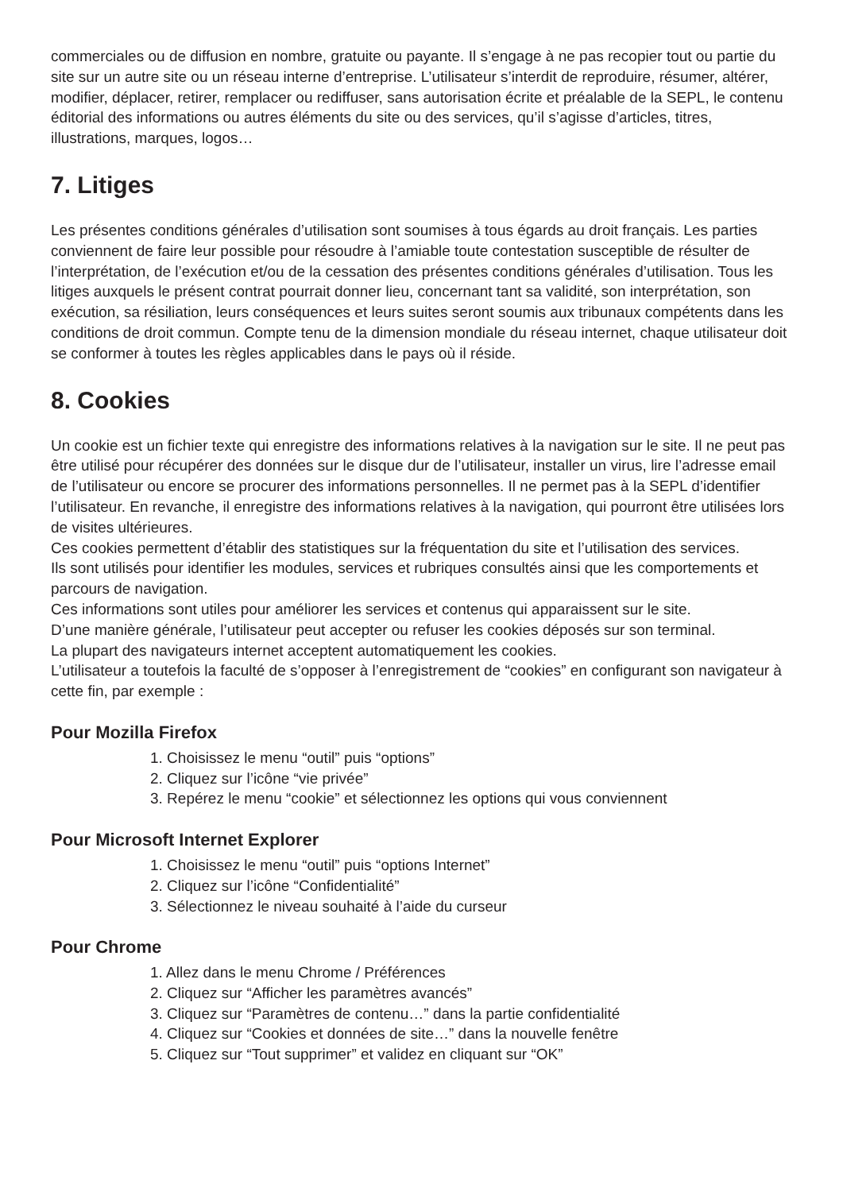commerciales ou de diffusion en nombre, gratuite ou payante. Il s’engage à ne pas recopier tout ou partie du site sur un autre site ou un réseau interne d’entreprise. L’utilisateur s’interdit de reproduire, résumer, altérer, modifier, déplacer, retirer, remplacer ou rediffuser, sans autorisation écrite et préalable de la SEPL, le contenu éditorial des informations ou autres éléments du site ou des services, qu’il s’agisse d’articles, titres, illustrations, marques, logos…
7. Litiges
Les présentes conditions générales d’utilisation sont soumises à tous égards au droit français. Les parties conviennent de faire leur possible pour résoudre à l’amiable toute contestation susceptible de résulter de l’interprétation, de l’exécution et/ou de la cessation des présentes conditions générales d’utilisation. Tous les litiges auxquels le présent contrat pourrait donner lieu, concernant tant sa validité, son interprétation, son exécution, sa résiliation, leurs conséquences et leurs suites seront soumis aux tribunaux compétents dans les conditions de droit commun. Compte tenu de la dimension mondiale du réseau internet, chaque utilisateur doit se conformer à toutes les règles applicables dans le pays où il réside.
8. Cookies
Un cookie est un fichier texte qui enregistre des informations relatives à la navigation sur le site. Il ne peut pas être utilisé pour récupérer des données sur le disque dur de l’utilisateur, installer un virus, lire l’adresse email de l’utilisateur ou encore se procurer des informations personnelles. Il ne permet pas à la SEPL d’identifier l’utilisateur. En revanche, il enregistre des informations relatives à la navigation, qui pourront être utilisées lors de visites ultérieures.
Ces cookies permettent d’établir des statistiques sur la fréquentation du site et l’utilisation des services.
Ils sont utilisés pour identifier les modules, services et rubriques consultés ainsi que les comportements et parcours de navigation.
Ces informations sont utiles pour améliorer les services et contenus qui apparaissent sur le site.
D’une manière générale, l’utilisateur peut accepter ou refuser les cookies déposés sur son terminal.
La plupart des navigateurs internet acceptent automatiquement les cookies.
L’utilisateur a toutefois la faculté de s’opposer à l’enregistrement de “cookies” en configurant son navigateur à cette fin, par exemple :
Pour Mozilla Firefox
1. Choisissez le menu “outil” puis “options”
2. Cliquez sur l’icône “vie privée”
3. Repérez le menu “cookie” et sélectionnez les options qui vous conviennent
Pour Microsoft Internet Explorer
1. Choisissez le menu “outil” puis “options Internet”
2. Cliquez sur l’icône “Confidentialité”
3. Sélectionnez le niveau souhaité à l’aide du curseur
Pour Chrome
1. Allez dans le menu Chrome / Préférences
2. Cliquez sur “Afficher les paramètres avancés”
3. Cliquez sur “Paramètres de contenu…” dans la partie confidentialité
4. Cliquez sur “Cookies et données de site…” dans la nouvelle fenêtre
5. Cliquez sur “Tout supprimer” et validez en cliquant sur “OK”